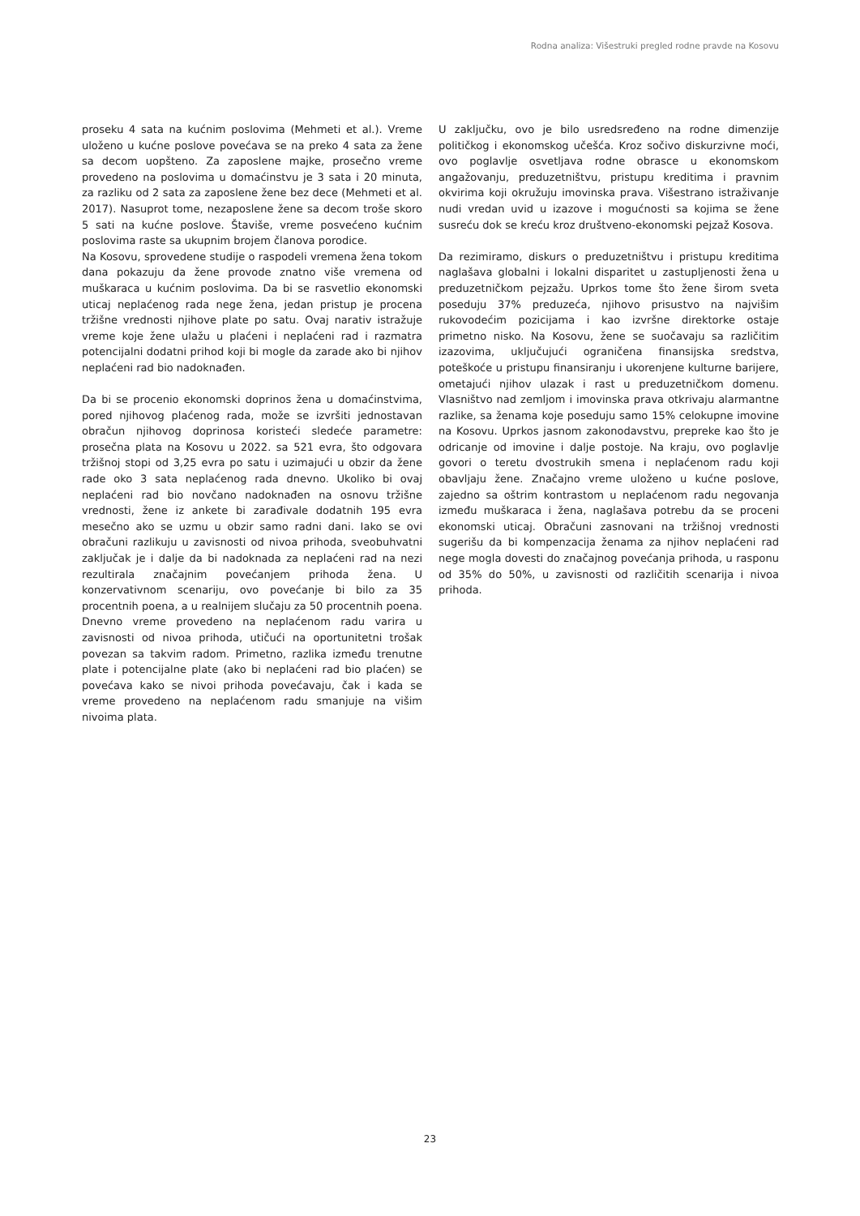Rodna analiza: Višestruki pregled rodne pravde na Kosovu
proseku 4 sata na kućnim poslovima (Mehmeti et al.). Vreme uloženo u kućne poslove povećava se na preko 4 sata za žene sa decom uopšteno. Za zaposlene majke, prosečno vreme provedeno na poslovima u domaćinstvu je 3 sata i 20 minuta, za razliku od 2 sata za zaposlene žene bez dece (Mehmeti et al. 2017). Nasuprot tome, nezaposlene žene sa decom troše skoro 5 sati na kućne poslove. Štaviše, vreme posvećeno kućnim poslovima raste sa ukupnim brojem članova porodice.
Na Kosovu, sprovedene studije o raspodeli vremena žena tokom dana pokazuju da žene provode znatno više vremena od muškaraca u kućnim poslovima. Da bi se rasvetlio ekonomski uticaj neplaćenog rada nege žena, jedan pristup je procena tržišne vrednosti njihove plate po satu. Ovaj narativ istražuje vreme koje žene ulažu u plaćeni i neplaćeni rad i razmatra potencijalni dodatni prihod koji bi mogle da zarade ako bi njihov neplaćeni rad bio nadoknađen.
Da bi se procenio ekonomski doprinos žena u domaćinstvima, pored njihovog plaćenog rada, može se izvršiti jednostavan obračun njihovog doprinosa koristeći sledeće parametre: prosečna plata na Kosovu u 2022. sa 521 evra, što odgovara tržišnoj stopi od 3,25 evra po satu i uzimajući u obzir da žene rade oko 3 sata neplaćenog rada dnevno. Ukoliko bi ovaj neplaćeni rad bio novčano nadoknađen na osnovu tržišne vrednosti, žene iz ankete bi zarađivale dodatnih 195 evra mesečno ako se uzmu u obzir samo radni dani. Iako se ovi obračuni razlikuju u zavisnosti od nivoa prihoda, sveobuhvatni zaključak je i dalje da bi nadoknada za neplaćeni rad na nezi rezultirala značajnim povećanjem prihoda žena. U konzervativnom scenariju, ovo povećanje bi bilo za 35 procentnih poena, a u realnijem slučaju za 50 procentnih poena. Dnevno vreme provedeno na neplaćenom radu varira u zavisnosti od nivoa prihoda, utičući na oportunitetni trošak povezan sa takvim radom. Primetno, razlika između trenutne plate i potencijalne plate (ako bi neplaćeni rad bio plaćen) se povećava kako se nivoi prihoda povećavaju, čak i kada se vreme provedeno na neplaćenom radu smanjuje na višim nivoima plata.
U zaključku, ovo je bilo usredsređeno na rodne dimenzije političkog i ekonomskog učešća. Kroz sočivo diskurzivne moći, ovo poglavlje osvetljava rodne obrasce u ekonomskom angažovanju, preduzetništvu, pristupu kreditima i pravnim okvirima koji okružuju imovinska prava. Višestrano istraživanje nudi vredan uvid u izazove i mogućnosti sa kojima se žene susreću dok se kreću kroz društveno-ekonomski pejzaž Kosova.
Da rezimiramo, diskurs o preduzetništvu i pristupu kreditima naglašava globalni i lokalni disparitet u zastupljenosti žena u preduzetničkom pejzažu. Uprkos tome što žene širom sveta poseduju 37% preduzeća, njihovo prisustvo na najvišim rukovodećim pozicijama i kao izvršne direktorke ostaje primetno nisko. Na Kosovu, žene se suočavaju sa različitim izazovima, uključujući ograničena finansijska sredstva, poteškoće u pristupu finansiranju i ukorenjene kulturne barijere, ometajući njihov ulazak i rast u preduzetničkom domenu. Vlasništvo nad zemljom i imovinska prava otkrivaju alarmantne razlike, sa ženama koje poseduju samo 15% celokupne imovine na Kosovu. Uprkos jasnom zakonodavstvu, prepreke kao što je odricanje od imovine i dalje postoje. Na kraju, ovo poglavlje govori o teretu dvostrukih smena i neplaćenom radu koji obavljaju žene. Značajno vreme uloženo u kućne poslove, zajedno sa oštrim kontrastom u neplaćenom radu negovanja između muškaraca i žena, naglašava potrebu da se proceni ekonomski uticaj. Obračuni zasnovani na tržišnoj vrednosti sugerišu da bi kompenzacija ženama za njihov neplaćeni rad nege mogla dovesti do značajnog povećanja prihoda, u rasponu od 35% do 50%, u zavisnosti od različitih scenarija i nivoa prihoda.
23